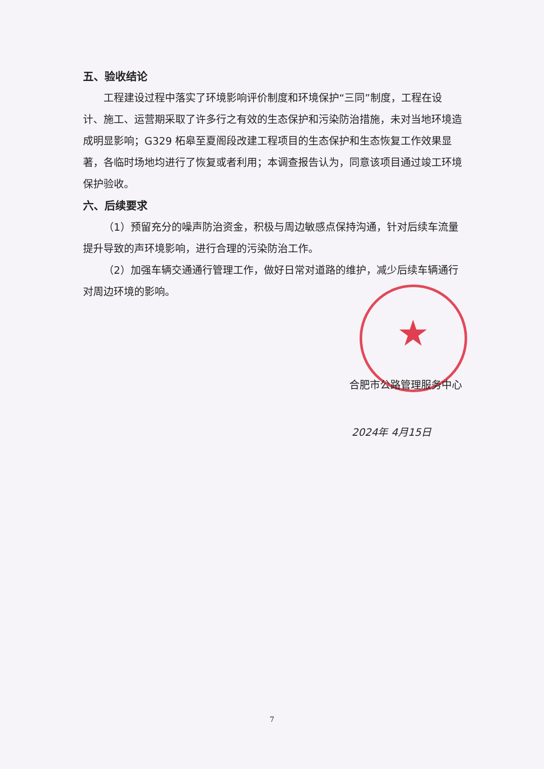★
五、验收结论
工程建设过程中落实了环境影响评价制度和环境保护“三同”制度，工程在设计、施工、运营期采取了许多行之有效的生态保护和污染防治措施，未对当地环境造成明显影响；G329 柘皋至夏阁段改建工程项目的生态保护和生态恢复工作效果显著，各临时场地均进行了恢复或者利用；本调查报告认为，同意该项目通过竣工环境保护验收。
六、后续要求
（1）预留充分的噪声防治资金，积极与周边敏感点保持沟通，针对后续车流量提升导致的声环境影响，进行合理的污染防治工作。
（2）加强车辆交通通行管理工作，做好日常对道路的维护，减少后续车辆通行对周边环境的影响。
合肥市公路管理服务中心
2024年 4月15日
7